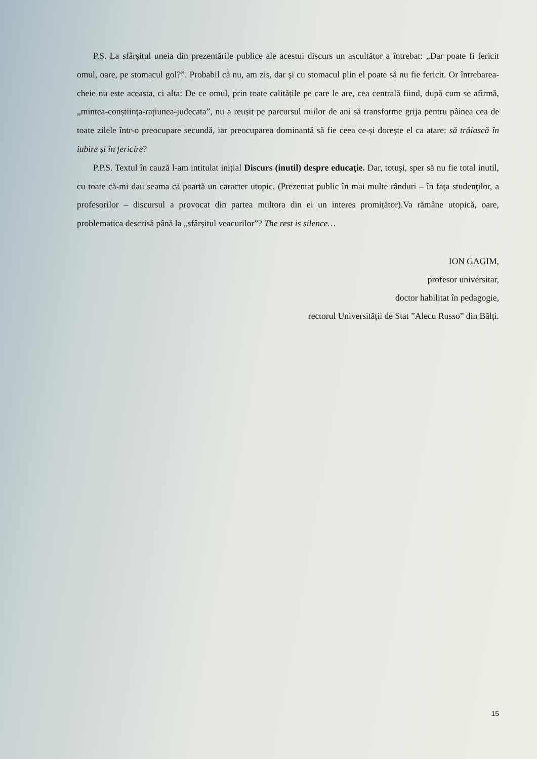P.S. La sfârșitul uneia din prezentările publice ale acestui discurs un ascultător a întrebat: „Dar poate fi fericit omul, oare, pe stomacul gol?”. Probabil că nu, am zis, dar şi cu stomacul plin el poate să nu fie fericit. Or întrebarea-cheie nu este aceasta, ci alta: De ce omul, prin toate calitățile pe care le are, cea centrală fiind, după cum se afirmă, „mintea-conștiința-rațiunea-judecata”, nu a reușit pe parcursul miilor de ani să transforme grija pentru pâinea cea de toate zilele într-o preocupare secundă, iar preocuparea dominantă să fie ceea ce-și dorește el ca atare: să trăiască în iubire și în fericire?
P.P.S. Textul în cauză l-am intitulat inițial Discurs (inutil) despre educaţie. Dar, totuşi, sper să nu fie total inutil, cu toate că-mi dau seama că poartă un caracter utopic. (Prezentat public în mai multe rânduri – în faţa studenţilor, a profesorilor – discursul a provocat din partea multora din ei un interes promițător).Va rămâne utopică, oare, problematica descrisă până la „sfârșitul veacurilor”? The rest is silence…
ION GAGIM,
profesor universitar,
doctor habilitat în pedagogie,
rectorul Universității de Stat ”Alecu Russo” din Bălți.
15